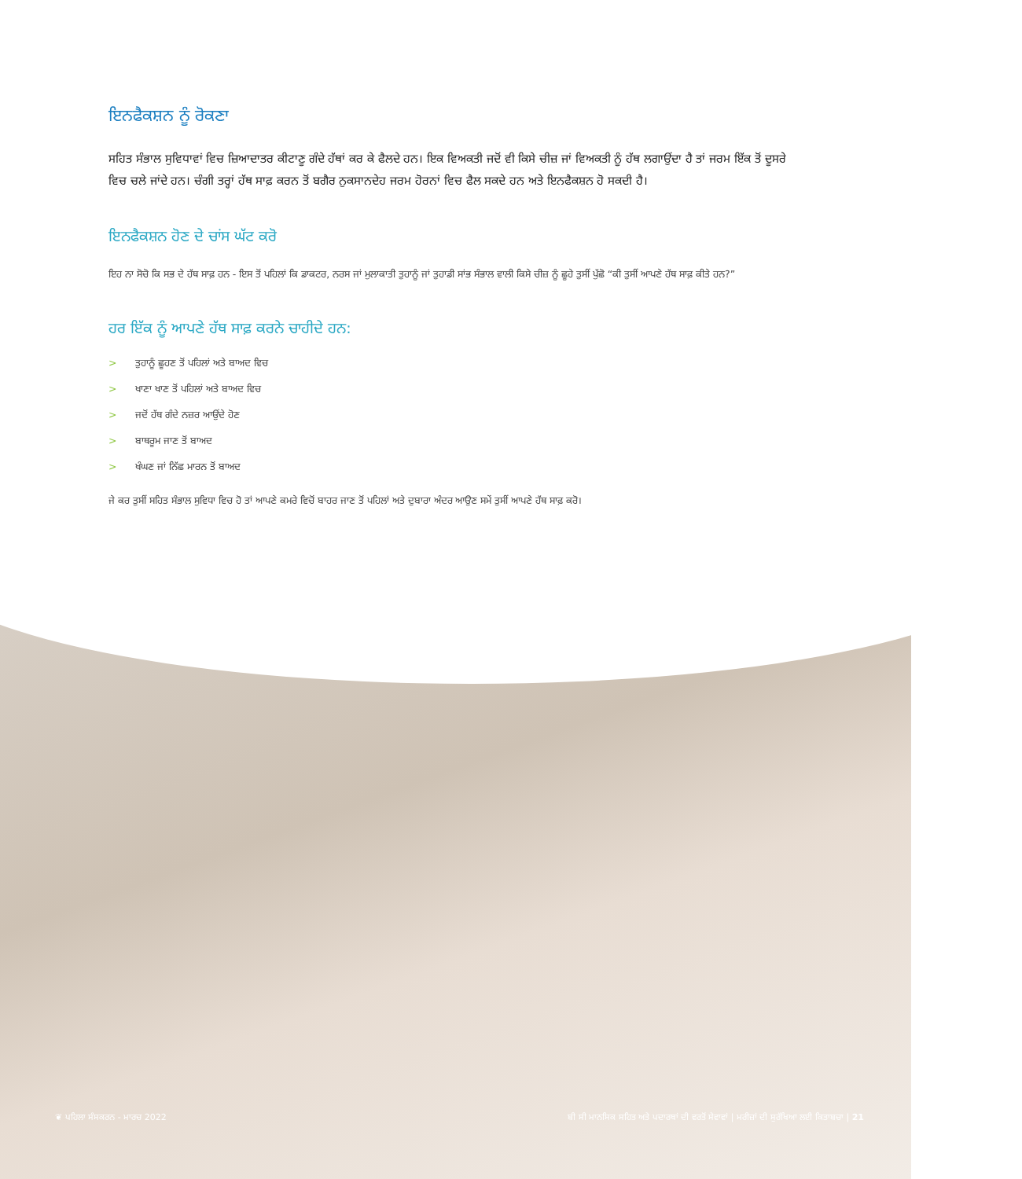ਇਨਫੈਕਸ਼ਨ ਨੂੰ ਰੋਕਣਾ
ਸਹਿਤ ਸੰਭਾਲ ਸੁਵਿਧਾਵਾਂ ਵਿਚ ਜ਼ਿਆਦਾਤਰ ਕੀਟਾਣੂ ਗੰਦੇ ਹੱਥਾਂ ਕਰ ਕੇ ਫੈਲਦੇ ਹਨ। ਇਕ ਵਿਅਕਤੀ ਜਦੋਂ ਵੀ ਕਿਸੇ ਚੀਜ਼ ਜਾਂ ਵਿਅਕਤੀ ਨੂੰ ਹੱਥ ਲਗਾਉਂਦਾ ਹੈ ਤਾਂ ਜਰਮ ਇੱਕ ਤੋਂ ਦੂਸਰੇ ਵਿਚ ਚਲੇ ਜਾਂਦੇ ਹਨ। ਚੰਗੀ ਤਰ੍ਹਾਂ ਹੱਥ ਸਾਫ਼ ਕਰਨ ਤੋਂ ਬਗੈਰ ਨੁਕਸਾਨਦੇਹ ਜਰਮ ਹੋਰਨਾਂ ਵਿਚ ਫੈਲ ਸਕਦੇ ਹਨ ਅਤੇ ਇਨਫੈਕਸ਼ਨ ਹੋ ਸਕਦੀ ਹੈ।
ਇਨਫੈਕਸ਼ਨ ਹੋਣ ਦੇ ਚਾਂਸ ਘੱਟ ਕਰੋ
ਇਹ ਨਾ ਸੋਚੋ ਕਿ ਸਭ ਦੇ ਹੱਥ ਸਾਫ਼ ਹਨ - ਇਸ ਤੋਂ ਪਹਿਲਾਂ ਕਿ ਡਾਕਟਰ, ਨਰਸ ਜਾਂ ਮੁਲਾਕਾਤੀ ਤੁਹਾਨੂੰ ਜਾਂ ਤੁਹਾਡੀ ਸਾਂਭ ਸੰਭਾਲ ਵਾਲੀ ਕਿਸੇ ਚੀਜ਼ ਨੂੰ ਛੂਹੇ ਤੁਸੀਂ ਪੁੱਛੋ “ਕੀ ਤੁਸੀਂ ਆਪਣੇ ਹੱਥ ਸਾਫ਼ ਕੀਤੇ ਹਨ?”
ਹਰ ਇੱਕ ਨੂੰ ਆਪਣੇ ਹੱਥ ਸਾਫ਼ ਕਰਨੇ ਚਾਹੀਦੇ ਹਨ:
> ਤੁਹਾਨੂੰ ਛੂਹਣ ਤੋਂ ਪਹਿਲਾਂ ਅਤੇ ਬਾਅਦ ਵਿਚ
> ਖਾਣਾ ਖਾਣ ਤੋਂ ਪਹਿਲਾਂ ਅਤੇ ਬਾਅਦ ਵਿਚ
> ਜਦੋਂ ਹੱਥ ਗੰਦੇ ਨਜ਼ਰ ਆਉਂਦੇ ਹੋਣ
> ਬਾਥਰੂਮ ਜਾਣ ਤੋਂ ਬਾਅਦ
> ਖੰਘਣ ਜਾਂ ਨਿੱਛ ਮਾਰਨ ਤੋਂ ਬਾਅਦ
ਜੇ ਕਰ ਤੁਸੀਂ ਸਹਿਤ ਸੰਭਾਲ ਸੁਵਿਧਾ ਵਿਚ ਹੋ ਤਾਂ ਆਪਣੇ ਕਮਰੇ ਵਿਚੋਂ ਬਾਹਰ ਜਾਣ ਤੋਂ ਪਹਿਲਾਂ ਅਤੇ ਦੁਬਾਰਾ ਅੰਦਰ ਆਉਣ ਸਮੇਂ ਤੁਸੀਂ ਆਪਣੇ ਹੱਥ ਸਾਫ਼ ਕਰੋ।
❦ ਪਹਿਲਾ ਸੰਸਕਰਨ - ਮਾਰਚ 2022 ਬੀ ਸੀ ਮਾਨਸਿਕ ਸਹਿਤ ਅਤੇ ਪਦਾਰਥਾਂ ਦੀ ਵਰਤੋਂ ਸੇਵਾਵਾਂ | ਮਰੀਜ਼ਾਂ ਦੀ ਸੁਰੱਖਿਆ ਲਈ ਕਿਤਾਬਚਾ | 21